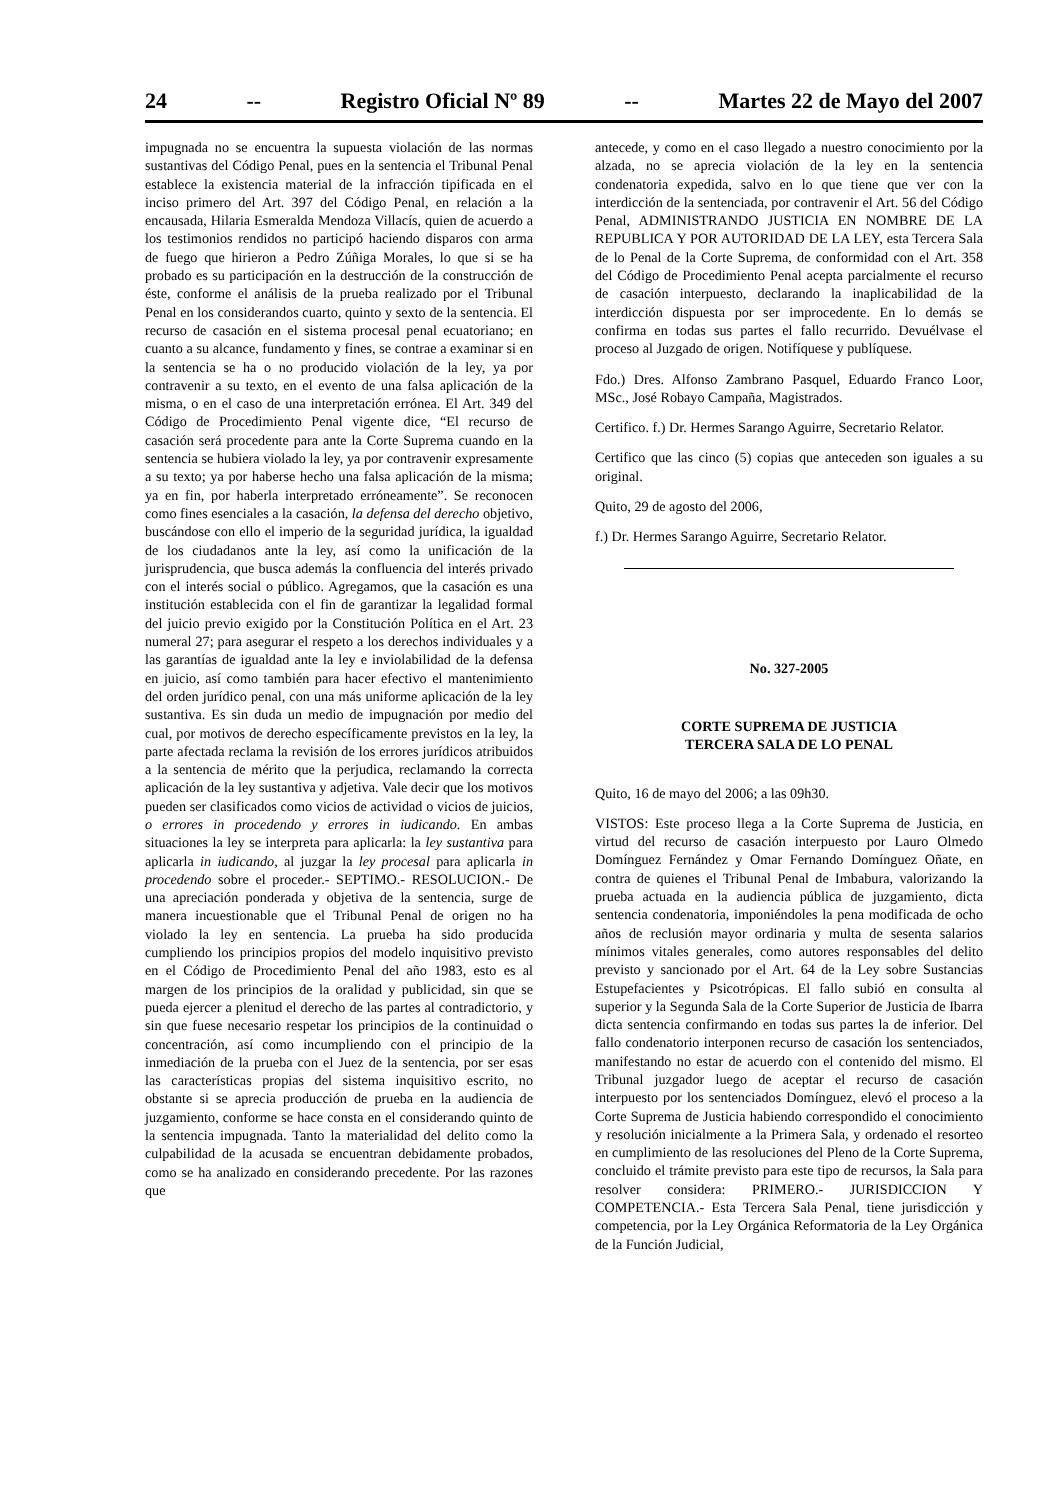24 -- Registro Oficial Nº 89 -- Martes 22 de Mayo del 2007
impugnada no se encuentra la supuesta violación de las normas sustantivas del Código Penal, pues en la sentencia el Tribunal Penal establece la existencia material de la infracción tipificada en el inciso primero del Art. 397 del Código Penal, en relación a la encausada, Hilaria Esmeralda Mendoza Villacís, quien de acuerdo a los testimonios rendidos no participó haciendo disparos con arma de fuego que hirieron a Pedro Zúñiga Morales, lo que si se ha probado es su participación en la destrucción de la construcción de éste, conforme el análisis de la prueba realizado por el Tribunal Penal en los considerandos cuarto, quinto y sexto de la sentencia. El recurso de casación en el sistema procesal penal ecuatoriano; en cuanto a su alcance, fundamento y fines, se contrae a examinar si en la sentencia se ha o no producido violación de la ley, ya por contravenir a su texto, en el evento de una falsa aplicación de la misma, o en el caso de una interpretación errónea. El Art. 349 del Código de Procedimiento Penal vigente dice, “El recurso de casación será procedente para ante la Corte Suprema cuando en la sentencia se hubiera violado la ley, ya por contravenir expresamente a su texto; ya por haberse hecho una falsa aplicación de la misma; ya en fin, por haberla interpretado erróneamente”. Se reconocen como fines esenciales a la casación, la defensa del derecho objetivo, buscándose con ello el imperio de la seguridad jurídica, la igualdad de los ciudadanos ante la ley, así como la unificación de la jurisprudencia, que busca además la confluencia del interés privado con el interés social o público. Agregamos, que la casación es una institución establecida con el fin de garantizar la legalidad formal del juicio previo exigido por la Constitución Política en el Art. 23 numeral 27; para asegurar el respeto a los derechos individuales y a las garantías de igualdad ante la ley e inviolabilidad de la defensa en juicio, así como también para hacer efectivo el mantenimiento del orden jurídico penal, con una más uniforme aplicación de la ley sustantiva. Es sin duda un medio de impugnación por medio del cual, por motivos de derecho específicamente previstos en la ley, la parte afectada reclama la revisión de los errores jurídicos atribuidos a la sentencia de mérito que la perjudica, reclamando la correcta aplicación de la ley sustantiva y adjetiva. Vale decir que los motivos pueden ser clasificados como vicios de actividad o vicios de juicios, o errores in procedendo y errores in iudicando. En ambas situaciones la ley se interpreta para aplicarla: la ley sustantiva para aplicarla in iudicando, al juzgar la ley procesal para aplicarla in procedendo sobre el proceder.- SEPTIMO.- RESOLUCION.- De una apreciación ponderada y objetiva de la sentencia, surge de manera incuestionable que el Tribunal Penal de origen no ha violado la ley en sentencia. La prueba ha sido producida cumpliendo los principios propios del modelo inquisitivo previsto en el Código de Procedimiento Penal del año 1983, esto es al margen de los principios de la oralidad y publicidad, sin que se pueda ejercer a plenitud el derecho de las partes al contradictorio, y sin que fuese necesario respetar los principios de la continuidad o concentración, así como incumpliendo con el principio de la inmediación de la prueba con el Juez de la sentencia, por ser esas las características propias del sistema inquisitivo escrito, no obstante si se aprecia producción de prueba en la audiencia de juzgamiento, conforme se hace consta en el considerando quinto de la sentencia impugnada. Tanto la materialidad del delito como la culpabilidad de la acusada se encuentran debidamente probados, como se ha analizado en considerando precedente. Por las razones que
antecede, y como en el caso llegado a nuestro conocimiento por la alzada, no se aprecia violación de la ley en la sentencia condenatoria expedida, salvo en lo que tiene que ver con la interdicción de la sentenciada, por contravenir el Art. 56 del Código Penal, ADMINISTRANDO JUSTICIA EN NOMBRE DE LA REPUBLICA Y POR AUTORIDAD DE LA LEY, esta Tercera Sala de lo Penal de la Corte Suprema, de conformidad con el Art. 358 del Código de Procedimiento Penal acepta parcialmente el recurso de casación interpuesto, declarando la inaplicabilidad de la interdicción dispuesta por ser improcedente. En lo demás se confirma en todas sus partes el fallo recurrido. Devuélvase el proceso al Juzgado de origen. Notifíquese y publíquese.
Fdo.) Dres. Alfonso Zambrano Pasquel, Eduardo Franco Loor, MSc., José Robayo Campaña, Magistrados.
Certifico. f.) Dr. Hermes Sarango Aguirre, Secretario Relator.
Certifico que las cinco (5) copias que anteceden son iguales a su original.
Quito, 29 de agosto del 2006,
f.) Dr. Hermes Sarango Aguirre, Secretario Relator.
No. 327-2005
CORTE SUPREMA DE JUSTICIA
TERCERA SALA DE LO PENAL
Quito, 16 de mayo del 2006; a las 09h30.
VISTOS: Este proceso llega a la Corte Suprema de Justicia, en virtud del recurso de casación interpuesto por Lauro Olmedo Domínguez Fernández y Omar Fernando Domínguez Oñate, en contra de quienes el Tribunal Penal de Imbabura, valorizando la prueba actuada en la audiencia pública de juzgamiento, dicta sentencia condenatoria, imponiéndoles la pena modificada de ocho años de reclusión mayor ordinaria y multa de sesenta salarios mínimos vitales generales, como autores responsables del delito previsto y sancionado por el Art. 64 de la Ley sobre Sustancias Estupefacientes y Psicotrópicas. El fallo subió en consulta al superior y la Segunda Sala de la Corte Superior de Justicia de Ibarra dicta sentencia confirmando en todas sus partes la de inferior. Del fallo condenatorio interponen recurso de casación los sentenciados, manifestando no estar de acuerdo con el contenido del mismo. El Tribunal juzgador luego de aceptar el recurso de casación interpuesto por los sentenciados Domínguez, elevó el proceso a la Corte Suprema de Justicia habiendo correspondido el conocimiento y resolución inicialmente a la Primera Sala, y ordenado el resorteo en cumplimiento de las resoluciones del Pleno de la Corte Suprema, concluido el trámite previsto para este tipo de recursos, la Sala para resolver considera: PRIMERO.- JURISDICCION Y COMPETENCIA.- Esta Tercera Sala Penal, tiene jurisdicción y competencia, por la Ley Orgánica Reformatoria de la Ley Orgánica de la Función Judicial,